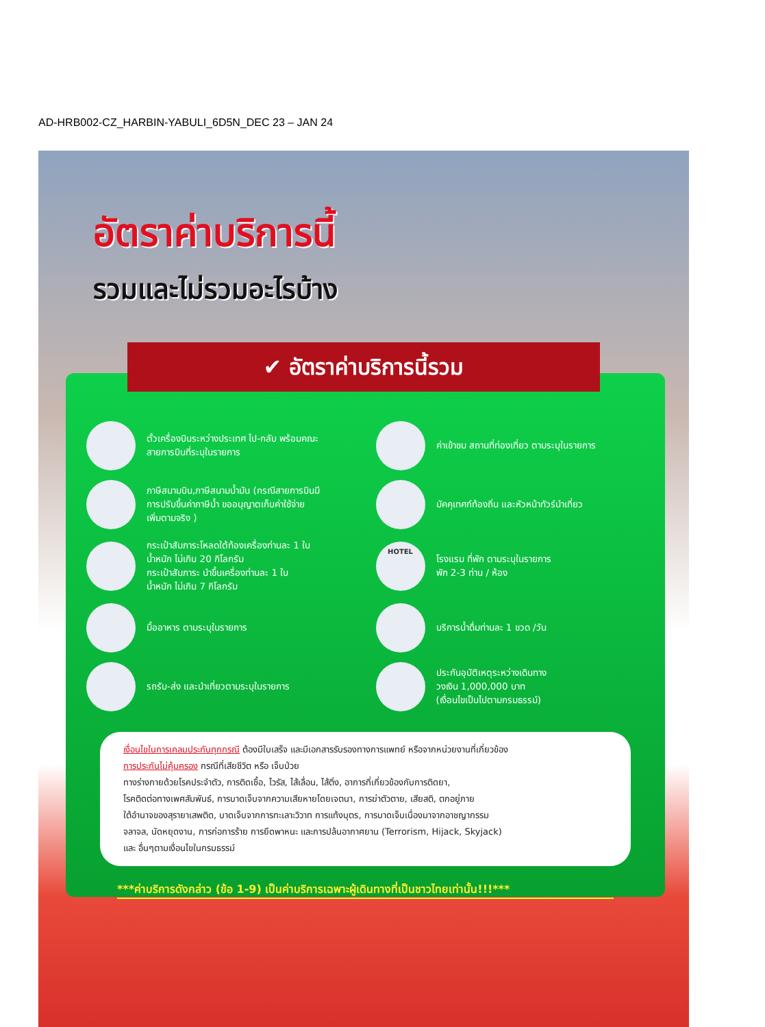AD-HRB002-CZ_HARBIN-YABULI_6D5N_DEC 23 – JAN 24
อัตราค่าบริการนี้
รวมและไม่รวมอะไรบ้าง
ตั๋วเครื่องบินระหว่างประเทศ ไป-กลับ พร้อมคณะ
สายการบินที่ระบุในรายการ
ค่าเข้าชม สถานที่ท่องเที่ยว ตามระบุในรายการ
ภาษีสนามบิน,ภาษีสนามน้ำมัน (กรณีสายการบินมี
การปรับขึ้นค่าภาษีน้ำ ขออนุญาตเก็บค่าใช้จ่าย
เพิ่มตามจริง )
มัคคุเทศก์ท้องถิ่น และหัวหน้าทัวร์นำเที่ยว
กระเป๋าสัมภาระโหลดใต้ท้องเครื่องท่านละ 1 ใบ
น้ำหนัก ไม่เกิน 20 กิโลกรัม
กระเป๋าสัมภาระ นำขึ้นเครื่องท่านละ 1 ใบ
น้ำหนัก ไม่เกิน 7 กิโลกรัม
HOTEL
โรงแรม ที่พัก ตามระบุในรายการ
พัก 2-3 ท่าน / ห้อง
มื้ออาหาร ตามระบุในรายการ
บริการน้ำดื่มท่านละ 1 ขวด /วัน
รถรับ-ส่ง และนำเที่ยวตามระบุในรายการ
ประกันอุบัติเหตุระหว่างเดินทาง
วงเงิน 1,000,000 บาท
(เงื่อนไขเป็นไปตามกรมธรรม์)
เงื่อนไขในการเคลมประกันทุกกรณี ต้องมีใบเสร็จ และมีเอกสารรับรองทางการแพทย์ หรือจากหน่วยงานที่เกี่ยวข้อง
การประกันไม่คุ้มครอง กรณีที่เสียชีวิต หรือ เจ็บป่วย
ทางร่างกายด้วยโรคประจำตัว, การติดเชื้อ, ไวรัส, ไส้เลื่อน, ไส้ติ่ง, อาการที่เกี่ยวข้องกับการติดยา,
โรคติดต่อทางเพศสัมพันธ์, การบาดเจ็บจากความเสียหายโดยเจตนา, การฆ่าตัวตาย, เสียสติ, ตกอยู่ภาย
ใต้อำนาจของสุรายาเสพติด, บาดเจ็บจากการทะเลาะวิวาท การแท้งบุตร, การบาดเจ็บเนื่องมาจากอาชญากรรม
จลาจล, นัดหยุดงาน, การก่อการร้าย การยึดพาหนะ และการปล้นอากาศยาน (Terrorism, Hijack, Skyjack)
และ อื่นๆตามเงื่อนไขในกรมธรรม์
***ค่าบริการดังกล่าว (ข้อ 1-9) เป็นค่าบริการเฉพาะผู้เดินทางที่เป็นชาวไทยเท่านั้น!!!***
✔ อัตราค่าบริการนี้รวม